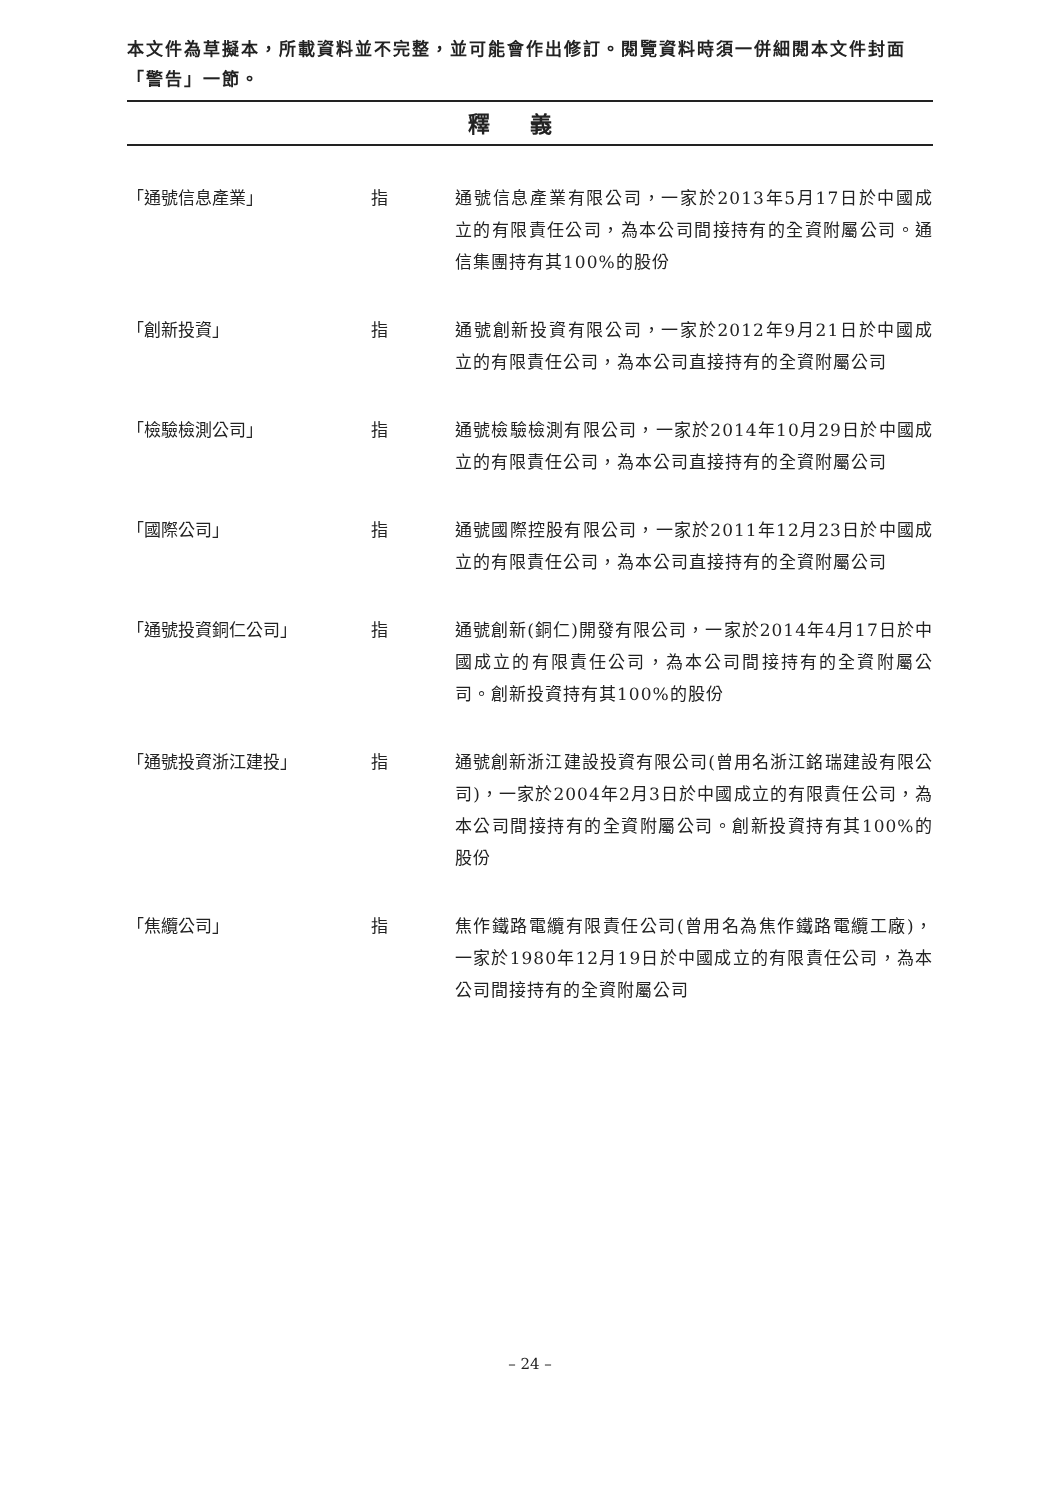本文件為草擬本，所載資料並不完整，並可能會作出修訂。閱覽資料時須一併細閱本文件封面「警告」一節。
釋義
「通號信息產業」 指 通號信息產業有限公司，一家於2013年5月17日於中國成立的有限責任公司，為本公司間接持有的全資附屬公司。通信集團持有其100%的股份
「創新投資」 指 通號創新投資有限公司，一家於2012年9月21日於中國成立的有限責任公司，為本公司直接持有的全資附屬公司
「檢驗檢測公司」 指 通號檢驗檢測有限公司，一家於2014年10月29日於中國成立的有限責任公司，為本公司直接持有的全資附屬公司
「國際公司」 指 通號國際控股有限公司，一家於2011年12月23日於中國成立的有限責任公司，為本公司直接持有的全資附屬公司
「通號投資銅仁公司」 指 通號創新(銅仁)開發有限公司，一家於2014年4月17日於中國成立的有限責任公司，為本公司間接持有的全資附屬公司。創新投資持有其100%的股份
「通號投資浙江建投」 指 通號創新浙江建設投資有限公司(曾用名浙江銘瑞建設有限公司)，一家於2004年2月3日於中國成立的有限責任公司，為本公司間接持有的全資附屬公司。創新投資持有其100%的股份
「焦纜公司」 指 焦作鐵路電纜有限責任公司(曾用名為焦作鐵路電纜工廠)，一家於1980年12月19日於中國成立的有限責任公司，為本公司間接持有的全資附屬公司
– 24 –